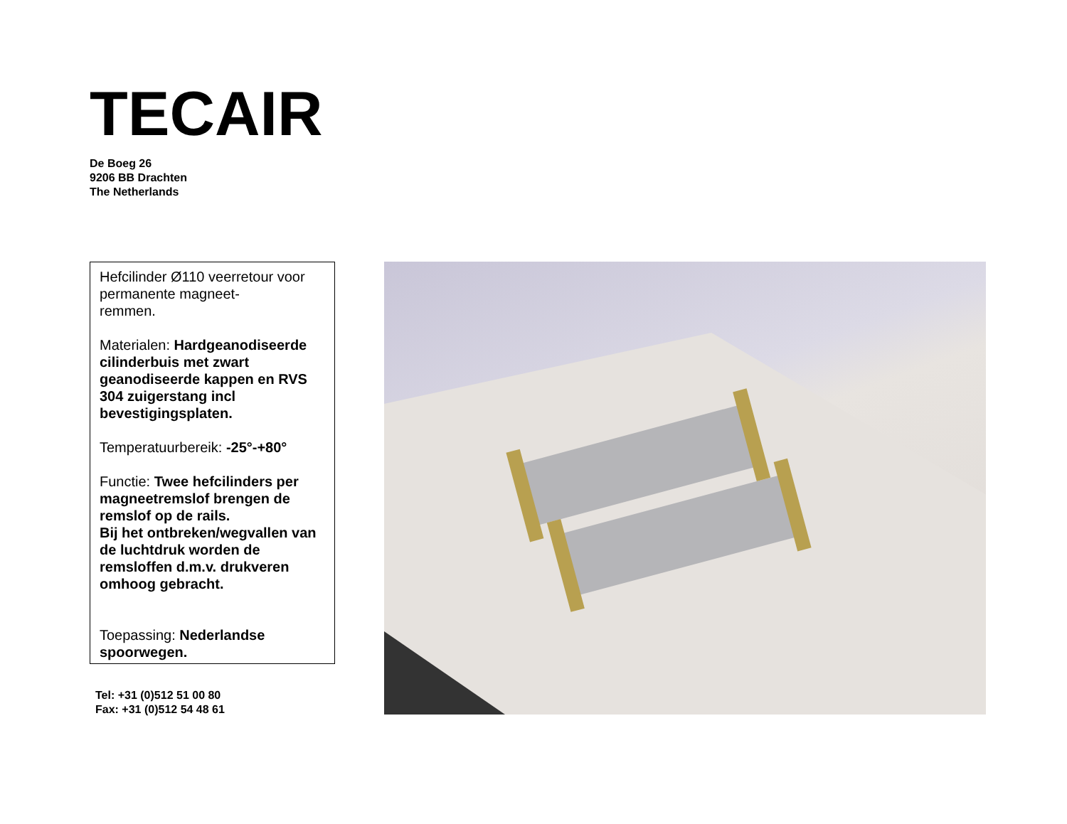TECAIR
De Boeg 26
9206 BB Drachten
The Netherlands
Hefcilinder Ø110 veerretour voor permanente magneet-
remmen.
Materialen: Hardgeanodiseerde cilinderbuis met zwart geanodiseerde kappen en RVS 304 zuigerstang incl bevestigingsplaten.
Temperatuurbereik: -25°-+80°
Functie: Twee hefcilinders per magneetremslof brengen de remslof op de rails.
Bij het ontbreken/wegvallen van de luchtdruk worden de remsloffen d.m.v. drukveren omhoog gebracht.
Toepassing: Nederlandse spoorwegen.
Tel: +31 (0)512 51 00 80
Fax: +31 (0)512 54 48 61